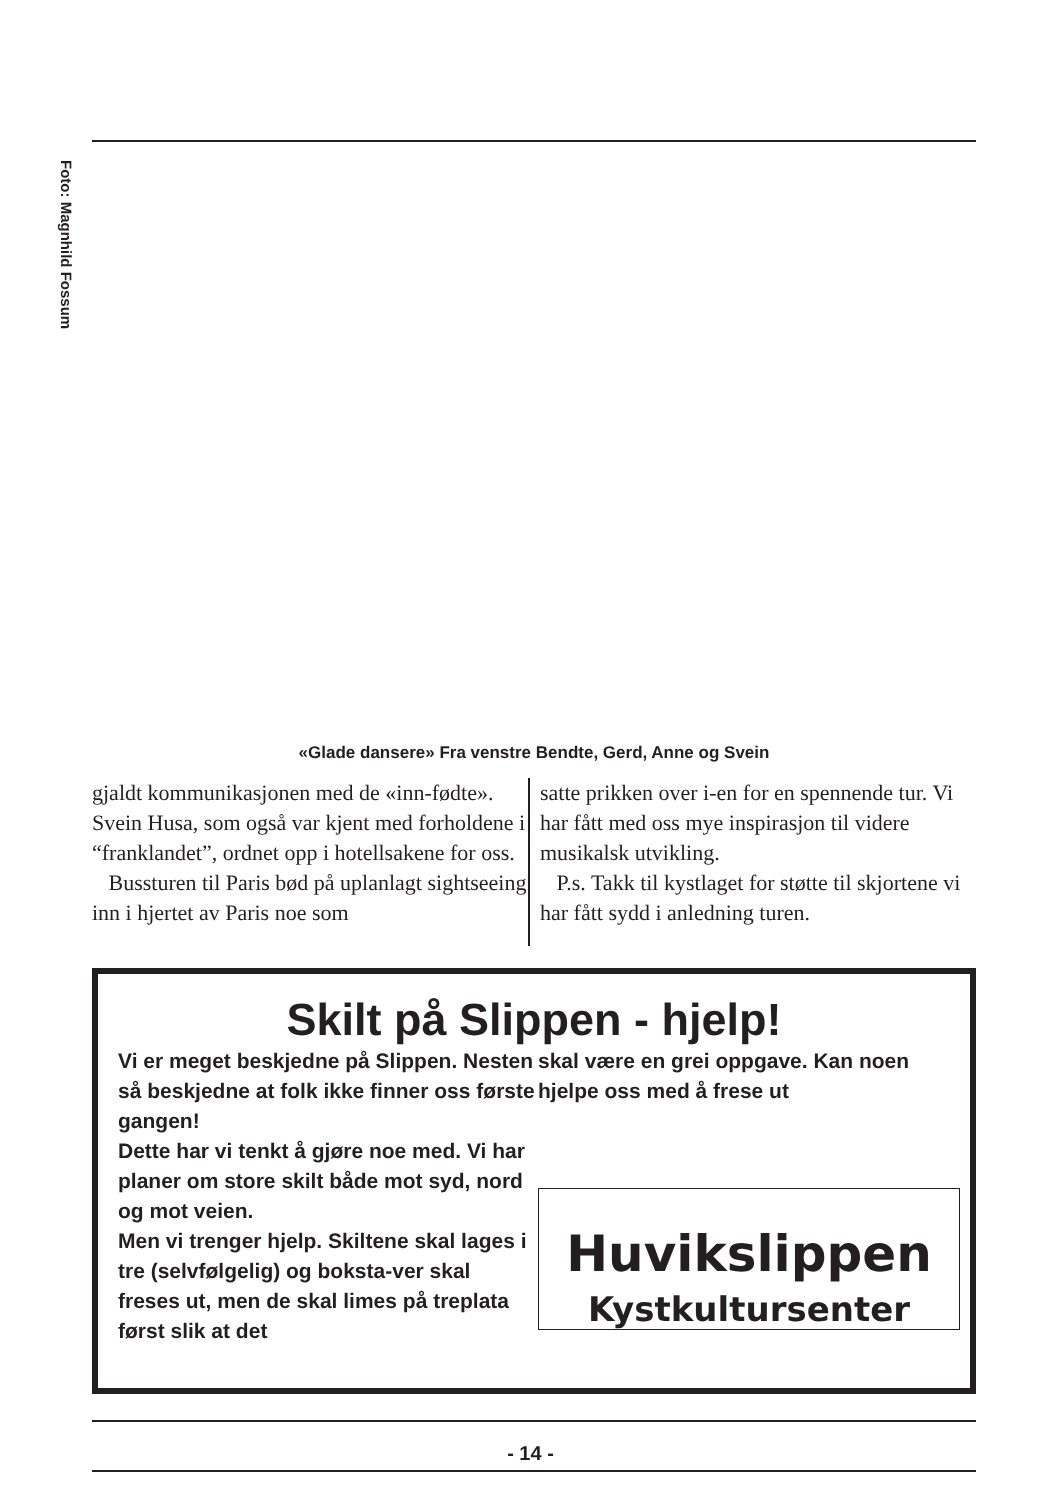Foto: Magnhild Fossum
«Glade dansere» Fra venstre Bendte, Gerd, Anne og Svein
gjaldt kommunikasjonen med de «inn-fødte». Svein Husa, som også var kjent med forholdene i “franklandet”, ordnet opp i hotellsakene for oss.
Bussturen til Paris bød på uplanlagt sightseeing inn i hjertet av Paris noe som
satte prikken over i-en for en spennende tur. Vi har fått med oss mye inspirasjon til videre musikalsk utvikling.
P.s. Takk til kystlaget for støtte til skjortene vi har fått sydd i anledning turen.
Skilt på Slippen - hjelp!
Vi er meget beskjedne på Slippen. Nesten så beskjedne at folk ikke finner oss første gangen!
Dette har vi tenkt å gjøre noe med. Vi har planer om store skilt både mot syd, nord og mot veien.
Men vi trenger hjelp. Skiltene skal lages i tre (selvfølgelig) og boksta-ver skal freses ut, men de skal limes på treplata først slik at det
skal være en grei oppgave. Kan noen hjelpe oss med å frese ut
Huvikslippen
Kystkultursenter
- 14 -